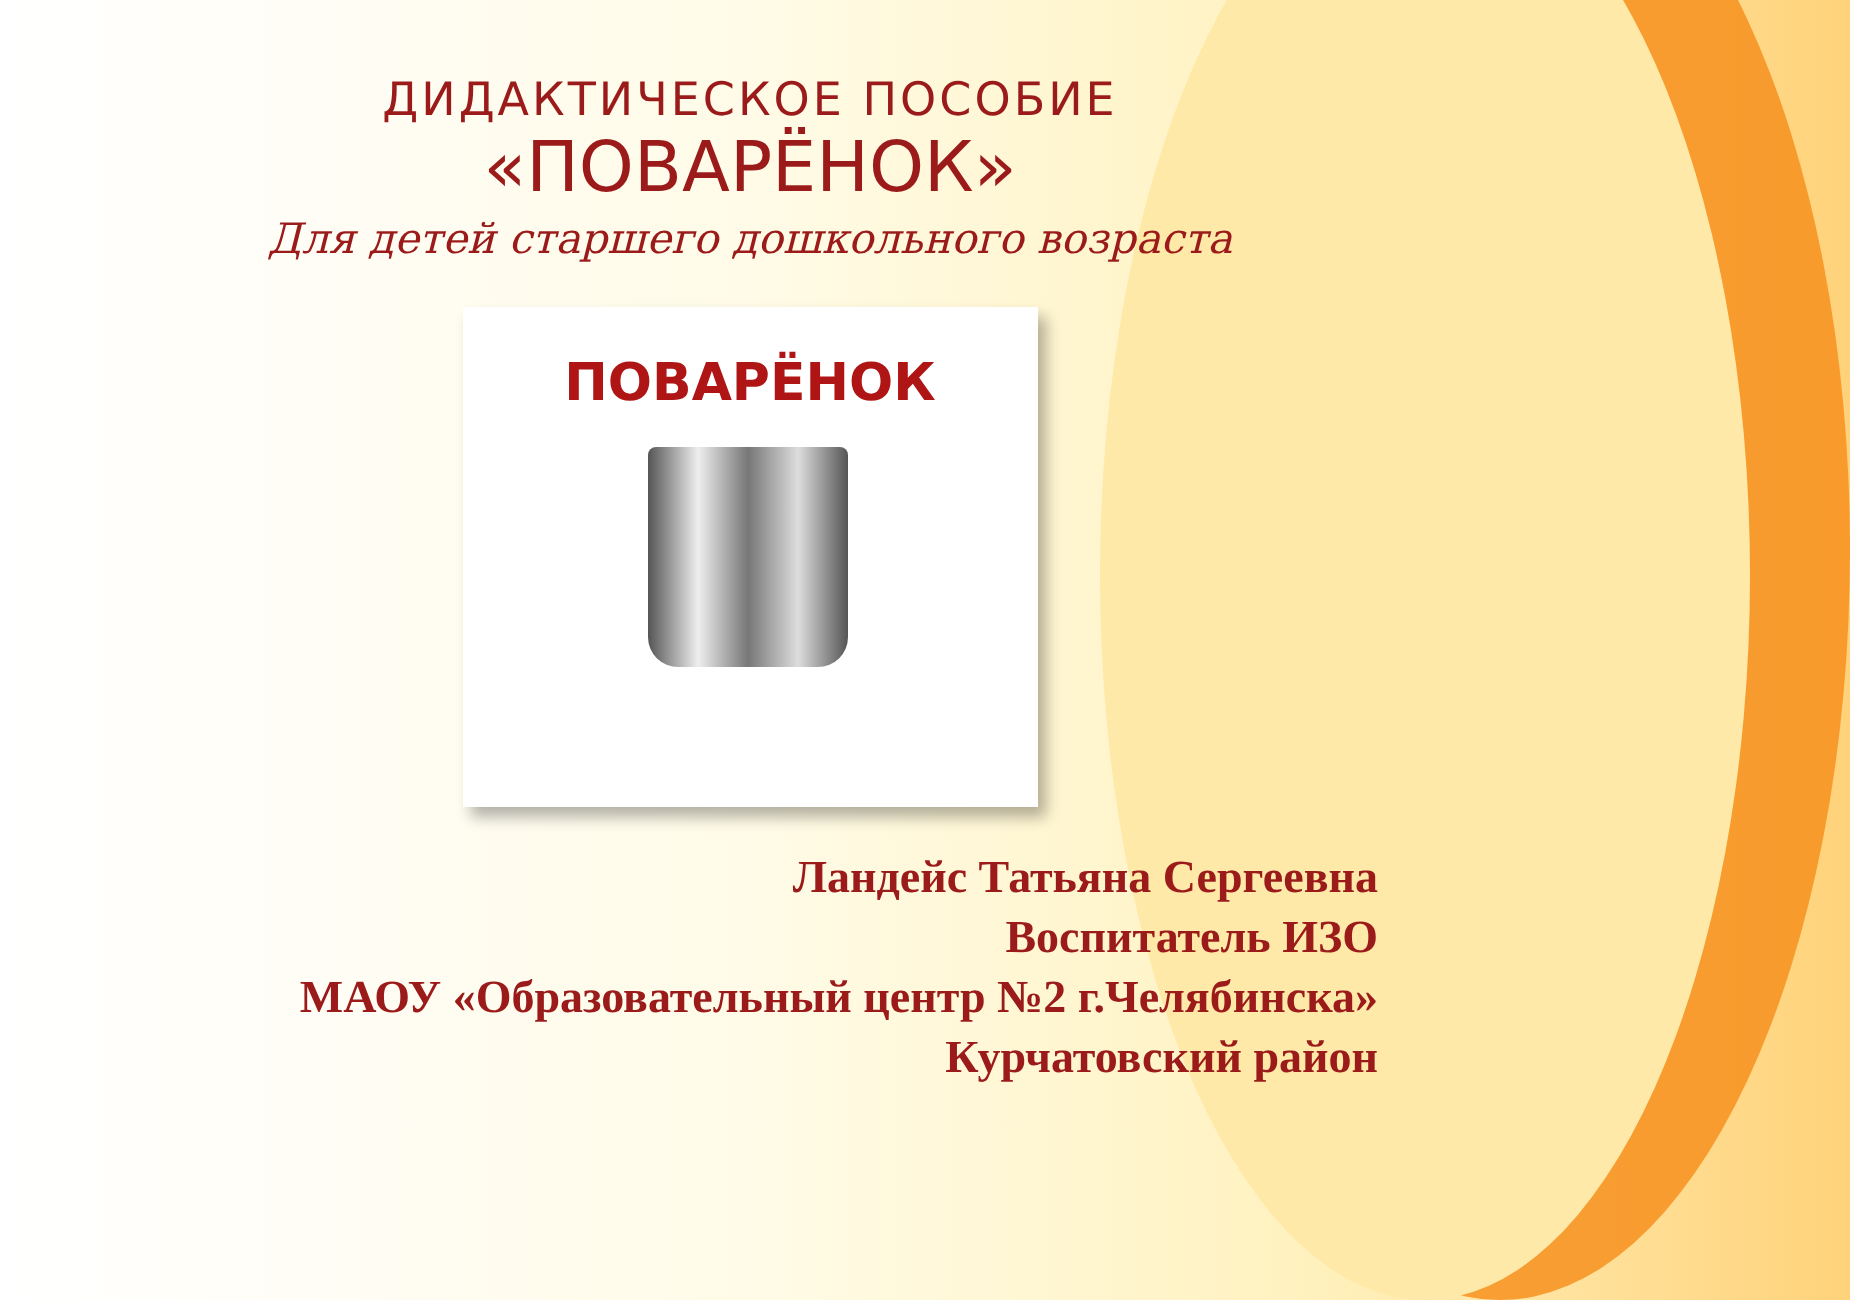ДИДАКТИЧЕСКОЕ ПОСОБИЕ
«ПОВАРЁНОК»
Для детей старшего дошкольного возраста
ПОВАРЁНОК
Ландейс Татьяна Сергеевна
Воспитатель ИЗО
МАОУ «Образовательный центр №2 г.Челябинска»
Курчатовский район